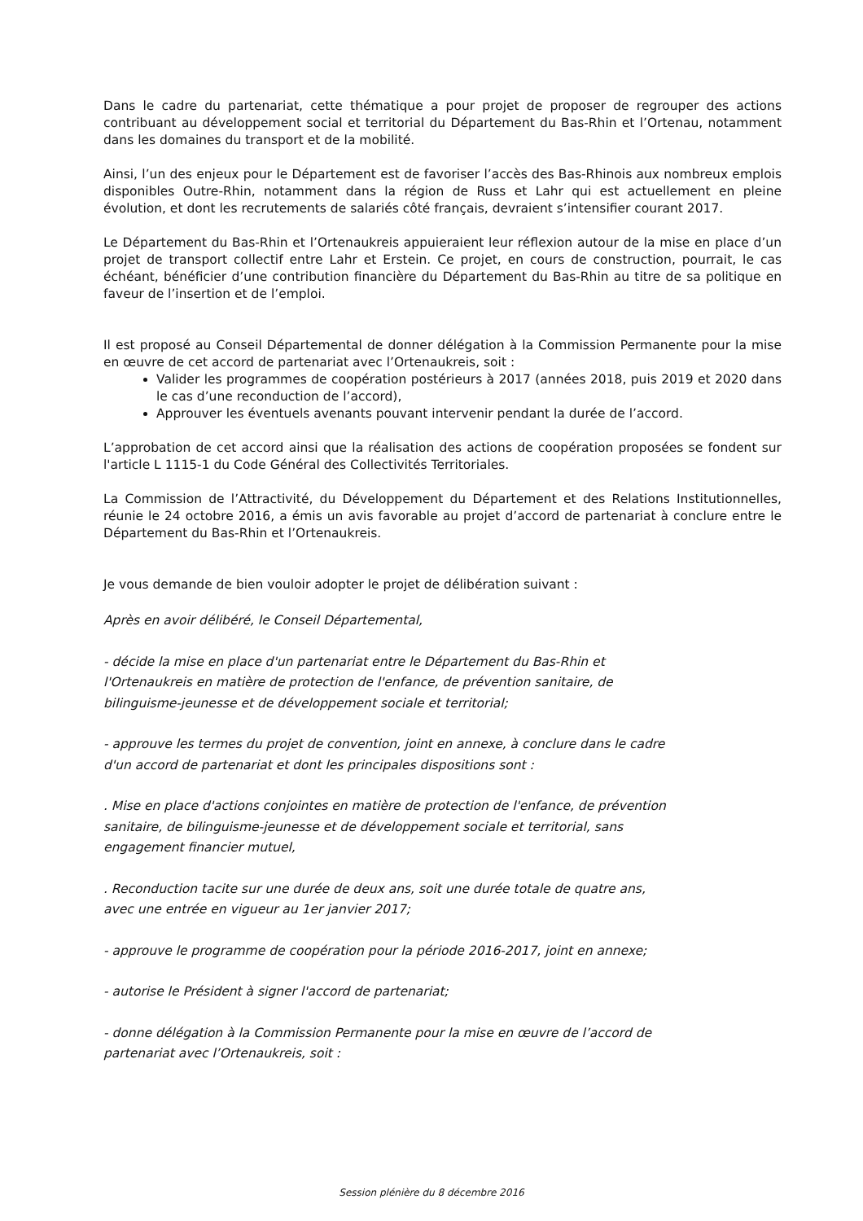Dans le cadre du partenariat, cette thématique a pour projet de proposer de regrouper des actions contribuant au développement social et territorial du Département du Bas-Rhin et l’Ortenau, notamment dans les domaines du transport et de la mobilité.
Ainsi, l’un des enjeux pour le Département est de favoriser l’accès des Bas-Rhinois aux nombreux emplois disponibles Outre-Rhin, notamment dans la région de Russ et Lahr qui est actuellement en pleine évolution, et dont les recrutements de salariés côté français, devraient s’intensifier courant 2017.
Le Département du Bas-Rhin et l’Ortenaukreis appuieraient leur réflexion autour de la mise en place d’un projet de transport collectif entre Lahr et Erstein. Ce projet, en cours de construction, pourrait, le cas échéant, bénéficier d’une contribution financière du Département du Bas-Rhin au titre de sa politique en faveur de l’insertion et de l’emploi.
Il est proposé au Conseil Départemental de donner délégation à la Commission Permanente pour la mise en œuvre de cet accord de partenariat avec l’Ortenaukreis, soit :
Valider les programmes de coopération postérieurs à 2017 (années 2018, puis 2019 et 2020 dans le cas d’une reconduction de l’accord),
Approuver les éventuels avenants pouvant intervenir pendant la durée de l’accord.
L’approbation de cet accord ainsi que la réalisation des actions de coopération proposées se fondent sur l'article L 1115-1 du Code Général des Collectivités Territoriales.
La Commission de l’Attractivité, du Développement du Département et des Relations Institutionnelles, réunie le 24 octobre 2016, a émis un avis favorable au projet d’accord de partenariat à conclure entre le Département du Bas-Rhin et l’Ortenaukreis.
Je vous demande de bien vouloir adopter le projet de délibération suivant :
Après en avoir délibéré, le Conseil Départemental,
- décide la mise en place d'un partenariat entre le Département du Bas-Rhin et
l'Ortenaukreis en matière de protection de l'enfance, de prévention sanitaire, de
bilinguisme-jeunesse et de développement sociale et territorial;
- approuve les termes du projet de convention, joint en annexe, à conclure dans le cadre
d'un accord de partenariat et dont les principales dispositions sont :
. Mise en place d'actions conjointes en matière de protection de l'enfance, de prévention
sanitaire, de bilinguisme-jeunesse et de développement sociale et territorial, sans
engagement financier mutuel,
. Reconduction tacite sur une durée de deux ans, soit une durée totale de quatre ans,
avec une entrée en vigueur au 1er janvier 2017;
- approuve le programme de coopération pour la période 2016-2017, joint en annexe;
- autorise le Président à signer l'accord de partenariat;
- donne délégation à la Commission Permanente pour la mise en œuvre de l’accord de
partenariat avec l’Ortenaukreis, soit :
Session plénière du 8 décembre 2016